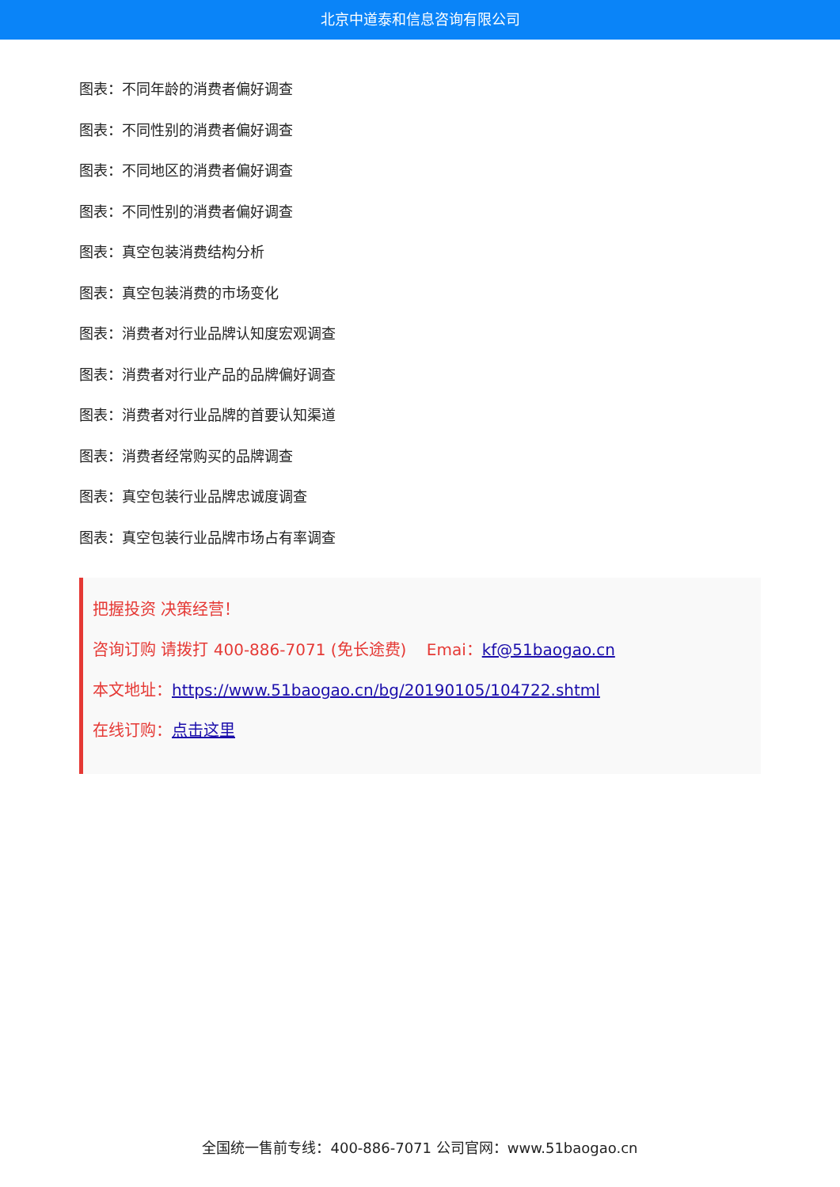北京中道泰和信息咨询有限公司
图表：不同年龄的消费者偏好调查
图表：不同性别的消费者偏好调查
图表：不同地区的消费者偏好调查
图表：不同性别的消费者偏好调查
图表：真空包装消费结构分析
图表：真空包装消费的市场变化
图表：消费者对行业品牌认知度宏观调查
图表：消费者对行业产品的品牌偏好调查
图表：消费者对行业品牌的首要认知渠道
图表：消费者经常购买的品牌调查
图表：真空包装行业品牌忠诚度调查
图表：真空包装行业品牌市场占有率调查
把握投资 决策经营！
咨询订购 请拨打 400-886-7071 (免长途费) Emai：kf@51baogao.cn
本文地址：https://www.51baogao.cn/bg/20190105/104722.shtml
在线订购：点击这里
全国统一售前专线：400-886-7071 公司官网：www.51baogao.cn